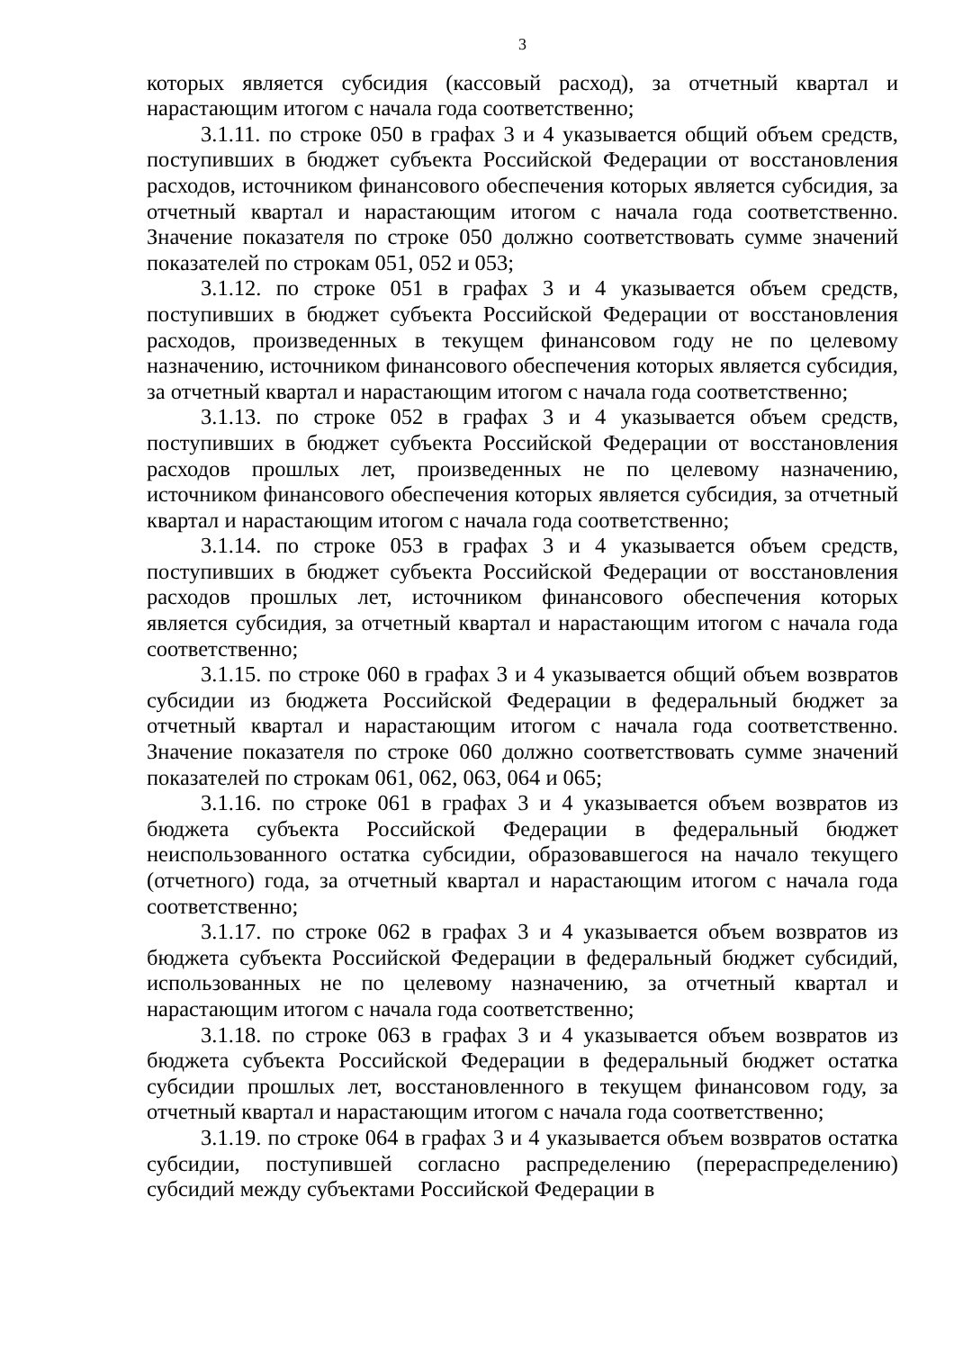3
которых является субсидия (кассовый расход), за отчетный квартал и нарастающим итогом с начала года соответственно;
3.1.11. по строке 050 в графах 3 и 4 указывается общий объем средств, поступивших в бюджет субъекта Российской Федерации от восстановления расходов, источником финансового обеспечения которых является субсидия, за отчетный квартал и нарастающим итогом с начала года соответственно. Значение показателя по строке 050 должно соответствовать сумме значений показателей по строкам 051, 052 и 053;
3.1.12. по строке 051 в графах 3 и 4 указывается объем средств, поступивших в бюджет субъекта Российской Федерации от восстановления расходов, произведенных в текущем финансовом году не по целевому назначению, источником финансового обеспечения которых является субсидия, за отчетный квартал и нарастающим итогом с начала года соответственно;
3.1.13. по строке 052 в графах 3 и 4 указывается объем средств, поступивших в бюджет субъекта Российской Федерации от восстановления расходов прошлых лет, произведенных не по целевому назначению, источником финансового обеспечения которых является субсидия, за отчетный квартал и нарастающим итогом с начала года соответственно;
3.1.14. по строке 053 в графах 3 и 4 указывается объем средств, поступивших в бюджет субъекта Российской Федерации от восстановления расходов прошлых лет, источником финансового обеспечения которых является субсидия, за отчетный квартал и нарастающим итогом с начала года соответственно;
3.1.15. по строке 060 в графах 3 и 4 указывается общий объем возвратов субсидии из бюджета Российской Федерации в федеральный бюджет за отчетный квартал и нарастающим итогом с начала года соответственно. Значение показателя по строке 060 должно соответствовать сумме значений показателей по строкам 061, 062, 063, 064 и 065;
3.1.16. по строке 061 в графах 3 и 4 указывается объем возвратов из бюджета субъекта Российской Федерации в федеральный бюджет неиспользованного остатка субсидии, образовавшегося на начало текущего (отчетного) года, за отчетный квартал и нарастающим итогом с начала года соответственно;
3.1.17. по строке 062 в графах 3 и 4 указывается объем возвратов из бюджета субъекта Российской Федерации в федеральный бюджет субсидий, использованных не по целевому назначению, за отчетный квартал и нарастающим итогом с начала года соответственно;
3.1.18. по строке 063 в графах 3 и 4 указывается объем возвратов из бюджета субъекта Российской Федерации в федеральный бюджет остатка субсидии прошлых лет, восстановленного в текущем финансовом году, за отчетный квартал и нарастающим итогом с начала года соответственно;
3.1.19. по строке 064 в графах 3 и 4 указывается объем возвратов остатка субсидии, поступившей согласно распределению (перераспределению) субсидий между субъектами Российской Федерации в